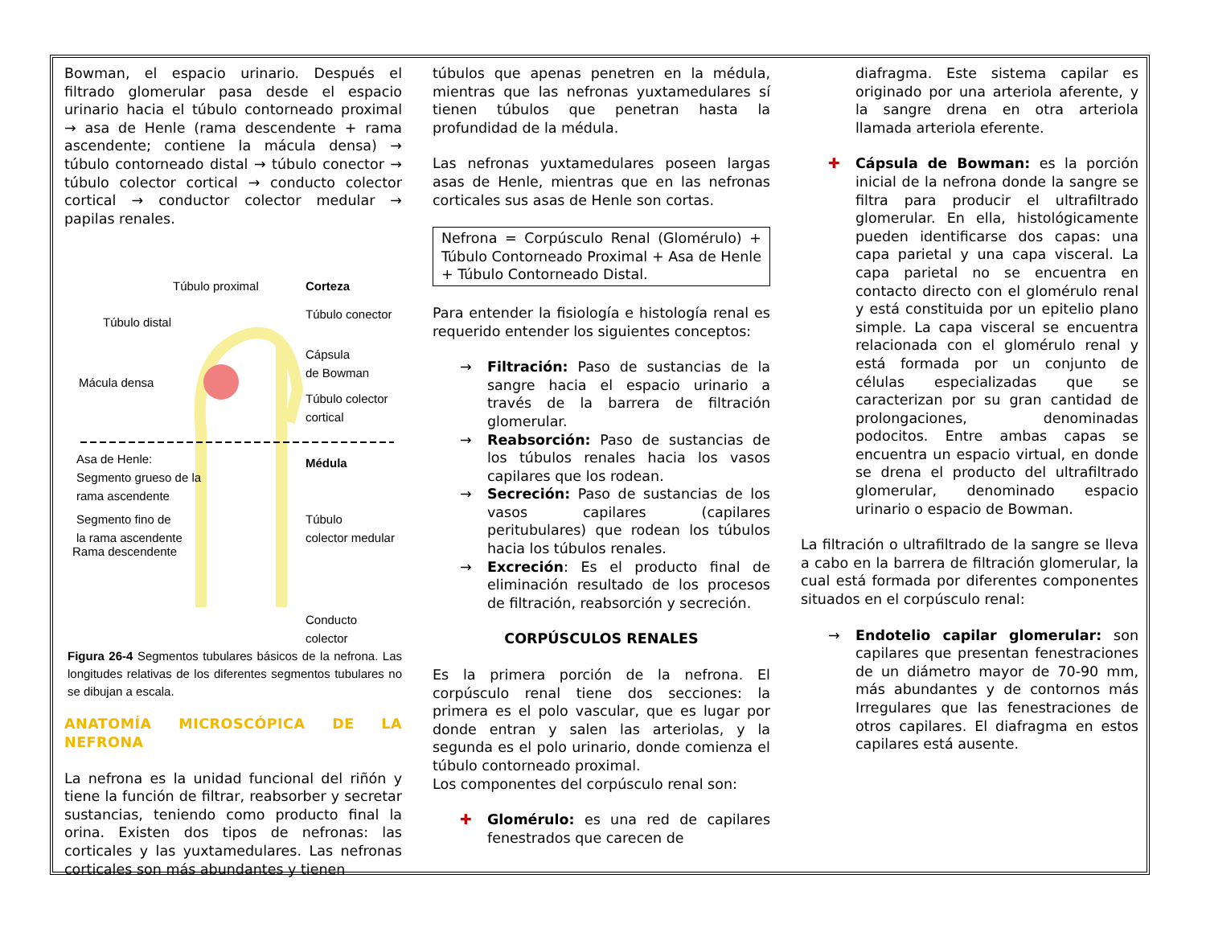Bowman, el espacio urinario. Después el filtrado glomerular pasa desde el espacio urinario hacia el túbulo contorneado proximal → asa de Henle (rama descendente + rama ascendente; contiene la mácula densa) → túbulo contorneado distal → túbulo conector → túbulo colector cortical → conducto colector cortical → conductor colector medular → papilas renales.
Túbulo proximal Corteza
Túbulo conector
Túbulo distal
Cápsula
de Bowman
Mácula densa
Túbulo colector
cortical
Médula Asa de Henle:
Segmento grueso de la
rama ascendente
Segmento fino de
la rama ascendente
Túbulo
colector medular
Rama descendente
Conducto
colector
Figura 26-4 Segmentos tubulares básicos de la nefrona. Las longitudes relativas de los diferentes segmentos tubulares no se dibujan a escala.
ANATOMÍA MICROSCÓPICA DE LA NEFRONA
La nefrona es la unidad funcional del riñón y tiene la función de filtrar, reabsorber y secretar sustancias, teniendo como producto final la orina. Existen dos tipos de nefronas: las corticales y las yuxtamedulares. Las nefronas corticales son más abundantes y tienen
túbulos que apenas penetren en la médula, mientras que las nefronas yuxtamedulares sí tienen túbulos que penetran hasta la profundidad de la médula.
Las nefronas yuxtamedulares poseen largas asas de Henle, mientras que en las nefronas corticales sus asas de Henle son cortas.
Nefrona = Corpúsculo Renal (Glomérulo) + Túbulo Contorneado Proximal + Asa de Henle + Túbulo Contorneado Distal.
Para entender la fisiología e histología renal es requerido entender los siguientes conceptos:
→ Filtración: Paso de sustancias de la sangre hacia el espacio urinario a través de la barrera de filtración glomerular.
→ Reabsorción: Paso de sustancias de los túbulos renales hacia los vasos capilares que los rodean.
→ Secreción: Paso de sustancias de los vasos capilares (capilares peritubulares) que rodean los túbulos hacia los túbulos renales.
→ Excreción: Es el producto final de eliminación resultado de los procesos de filtración, reabsorción y secreción.
CORPÚSCULOS RENALES
Es la primera porción de la nefrona. El corpúsculo renal tiene dos secciones: la primera es el polo vascular, que es lugar por donde entran y salen las arteriolas, y la segunda es el polo urinario, donde comienza el túbulo contorneado proximal.
Los componentes del corpúsculo renal son:
✚ Glomérulo: es una red de capilares fenestrados que carecen de
diafragma. Este sistema capilar es originado por una arteriola aferente, y la sangre drena en otra arteriola llamada arteriola eferente.
✚ Cápsula de Bowman: es la porción inicial de la nefrona donde la sangre se filtra para producir el ultrafiltrado glomerular. En ella, histológicamente pueden identificarse dos capas: una capa parietal y una capa visceral. La capa parietal no se encuentra en contacto directo con el glomérulo renal y está constituida por un epitelio plano simple. La capa visceral se encuentra relacionada con el glomérulo renal y está formada por un conjunto de células especializadas que se caracterizan por su gran cantidad de prolongaciones, denominadas podocitos. Entre ambas capas se encuentra un espacio virtual, en donde se drena el producto del ultrafiltrado glomerular, denominado espacio urinario o espacio de Bowman.
La filtración o ultrafiltrado de la sangre se lleva a cabo en la barrera de filtración glomerular, la cual está formada por diferentes componentes situados en el corpúsculo renal:
→ Endotelio capilar glomerular: son capilares que presentan fenestraciones de un diámetro mayor de 70-90 mm, más abundantes y de contornos más Irregulares que las fenestraciones de otros capilares. El diafragma en estos capilares está ausente.